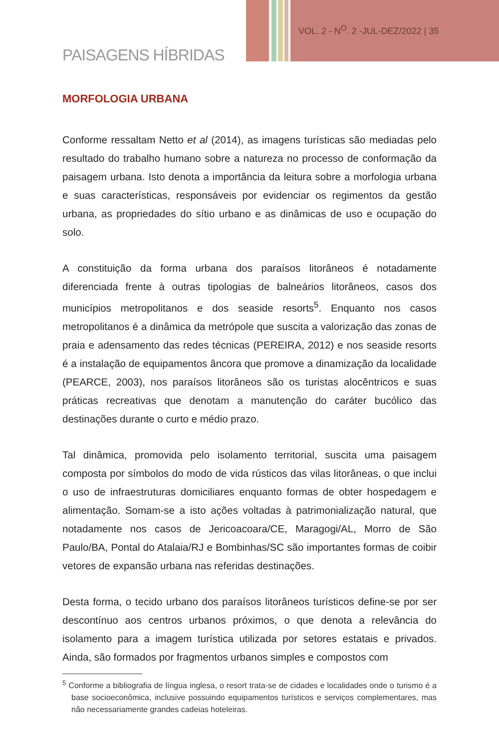VOL. 2 - N<sup>O</sup>. 2 -JUL-DEZ/2022 | 35
PAISAGENS HÍBRIDAS
MORFOLOGIA URBANA
Conforme ressaltam Netto et al (2014), as imagens turísticas são mediadas pelo resultado do trabalho humano sobre a natureza no processo de conformação da paisagem urbana. Isto denota a importância da leitura sobre a morfologia urbana e suas características, responsáveis por evidenciar os regimentos da gestão urbana, as propriedades do sítio urbano e as dinâmicas de uso e ocupação do solo.
A constituição da forma urbana dos paraísos litorâneos é notadamente diferenciada frente à outras tipologias de balneários litorâneos, casos dos municípios metropolitanos e dos seaside resorts<sup>5</sup>. Enquanto nos casos metropolitanos é a dinâmica da metrópole que suscita a valorização das zonas de praia e adensamento das redes técnicas (PEREIRA, 2012) e nos seaside resorts é a instalação de equipamentos âncora que promove a dinamização da localidade (PEARCE, 2003), nos paraísos litorâneos são os turistas alocêntricos e suas práticas recreativas que denotam a manutenção do caráter bucólico das destinações durante o curto e médio prazo.
Tal dinâmica, promovida pelo isolamento territorial, suscita uma paisagem composta por símbolos do modo de vida rústicos das vilas litorâneas, o que inclui o uso de infraestruturas domiciliares enquanto formas de obter hospedagem e alimentação. Somam-se a isto ações voltadas à patrimonialização natural, que notadamente nos casos de Jericoacoara/CE, Maragogi/AL, Morro de São Paulo/BA, Pontal do Atalaia/RJ e Bombinhas/SC são importantes formas de coibir vetores de expansão urbana nas referidas destinações.
Desta forma, o tecido urbano dos paraísos litorâneos turísticos define-se por ser descontínuo aos centros urbanos próximos, o que denota a relevância do isolamento para a imagem turística utilizada por setores estatais e privados. Ainda, são formados por fragmentos urbanos simples e compostos com
<sup>5</sup> Conforme a bibliografia de língua inglesa, o resort trata-se de cidades e localidades onde o turismo é a base socioeconômica, inclusive possuindo equipamentos turísticos e serviços complementares, mas não necessariamente grandes cadeias hoteleiras.